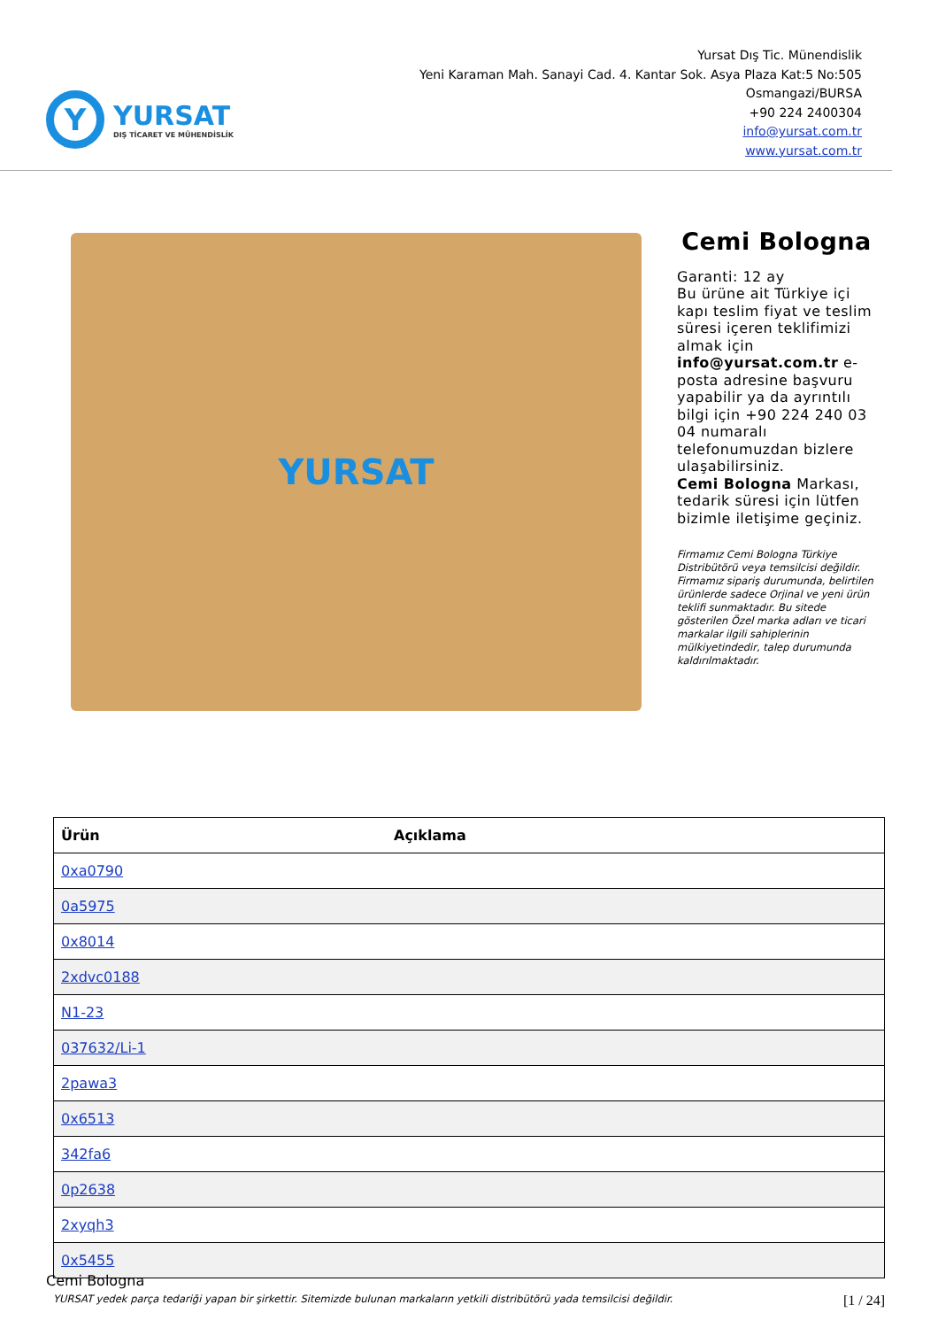Y
YURSAT
DIŞ TİCARET VE MÜHENDİSLİK
Yursat Dış Tic. Münendislik
Yeni Karaman Mah. Sanayi Cad. 4. Kantar Sok. Asya Plaza Kat:5 No:505
Osmangazi/BURSA
+90 224 2400304
info@yursat.com.tr
www.yursat.com.tr
YURSAT
Cemi Bologna
Garanti: 12 ay
Bu ürüne ait Türkiye içi kapı teslim fiyat ve teslim süresi içeren teklifimizi almak için info@yursat.com.tr e-posta adresine başvuru yapabilir ya da ayrıntılı bilgi için +90 224 240 03 04 numaralı telefonumuzdan bizlere ulaşabilirsiniz.
Cemi Bologna Markası, tedarik süresi için lütfen bizimle iletişime geçiniz.
Firmamız Cemi Bologna Türkiye Distribütörü veya temsilcisi değildir. Firmamız sipariş durumunda, belirtilen ürünlerde sadece Orjinal ve yeni ürün teklifi sunmaktadır. Bu sitede gösterilen Özel marka adları ve ticari markalar ilgili sahiplerinin mülkiyetindedir, talep durumunda kaldırılmaktadır.
| Ürün | Açıklama |
| --- | --- |
| 0xa0790 | |
| 0a5975 | |
| 0x8014 | |
| 2xdvc0188 | |
| N1-23 | |
| 037632/Li-1 | |
| 2pawa3 | |
| 0x6513 | |
| 342fa6 | |
| 0p2638 | |
| 2xyqh3 | |
| 0x5455 | |
Cemi Bologna
YURSAT yedek parça tedariği yapan bir şirkettir. Sitemizde bulunan markaların yetkili distribütörü yada temsilcisi değildir. [1 / 24]